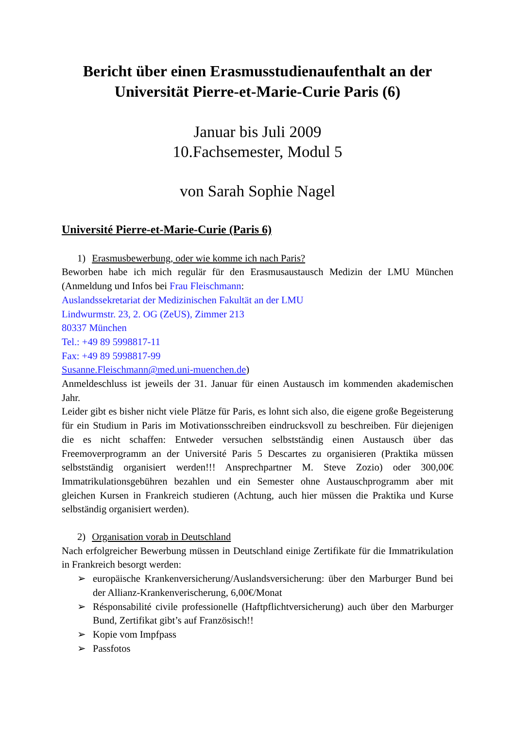Bericht über einen Erasmusstudienaufenthalt an der Universität Pierre-et-Marie-Curie Paris (6)
Januar bis Juli 2009
10.Fachsemester, Modul 5
von Sarah Sophie Nagel
Université Pierre-et-Marie-Curie (Paris 6)
1) Erasmusbewerbung, oder wie komme ich nach Paris?
Beworben habe ich mich regulär für den Erasmusaustausch Medizin der LMU München (Anmeldung und Infos bei Frau Fleischmann:
Auslandssekretariat der Medizinischen Fakultät an der LMU
Lindwurmstr. 23, 2. OG (ZeUS), Zimmer 213
80337 München
Tel.: +49 89 5998817-11
Fax: +49 89 5998817-99
Susanne.Fleischmann@med.uni-muenchen.de)
Anmeldeschluss ist jeweils der 31. Januar für einen Austausch im kommenden akademischen Jahr.
Leider gibt es bisher nicht viele Plätze für Paris, es lohnt sich also, die eigene große Begeisterung für ein Studium in Paris im Motivationsschreiben eindrucksvoll zu beschreiben. Für diejenigen die es nicht schaffen: Entweder versuchen selbstständig einen Austausch über das Freemoverprogramm an der Université Paris 5 Descartes zu organisieren (Praktika müssen selbstständig organisiert werden!!! Ansprechpartner M. Steve Zozio) oder 300,00€ Immatrikulationsgebühren bezahlen und ein Semester ohne Austauschprogramm aber mit gleichen Kursen in Frankreich studieren (Achtung, auch hier müssen die Praktika und Kurse selbständig organisiert werden).
2) Organisation vorab in Deutschland
Nach erfolgreicher Bewerbung müssen in Deutschland einige Zertifikate für die Immatrikulation in Frankreich besorgt werden:
➢ europäische Krankenversicherung/Auslandsversicherung: über den Marburger Bund bei der Allianz-Krankenverischerung, 6,00€/Monat
➢ Résponsabilité civile professionelle (Haftpflichtversicherung) auch über den Marburger Bund, Zertifikat gibt’s auf Französisch!!
➢ Kopie vom Impfpass
➢ Passfotos